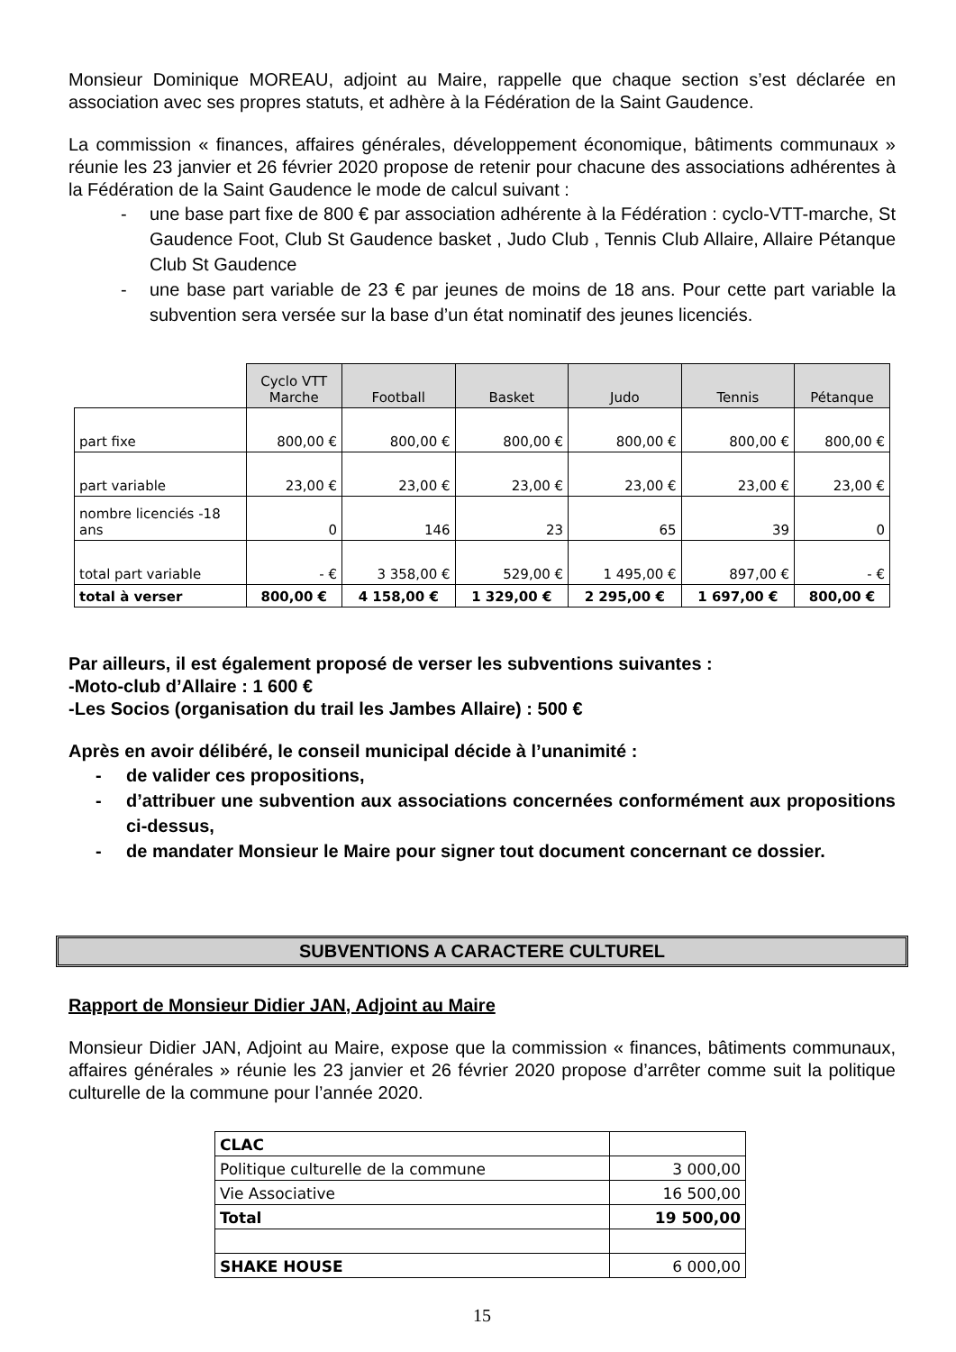Monsieur Dominique MOREAU, adjoint au Maire, rappelle que chaque section s’est déclarée en association avec ses propres statuts, et adhère à la Fédération de la Saint Gaudence.
La commission « finances, affaires générales, développement économique, bâtiments communaux » réunie les 23 janvier et 26 février 2020 propose de retenir pour chacune des associations adhérentes à la Fédération de la Saint Gaudence le mode de calcul suivant :
- une base part fixe de 800 € par association adhérente à la Fédération : cyclo-VTT-marche, St Gaudence Foot, Club St Gaudence basket , Judo Club , Tennis Club Allaire, Allaire Pétanque Club St Gaudence
- une base part variable de 23 € par jeunes de moins de 18 ans. Pour cette part variable la subvention sera versée sur la base d’un état nominatif des jeunes licenciés.
| | Cyclo VTT Marche | Football | Basket | Judo | Tennis | Pétanque |
| part fixe | 800,00 € | 800,00 € | 800,00 € | 800,00 € | 800,00 € | 800,00 € |
| part variable | 23,00 € | 23,00 € | 23,00 € | 23,00 € | 23,00 € | 23,00 € |
| nombre licenciés -18 ans | 0 | 146 | 23 | 65 | 39 | 0 |
| total part variable | - € | 3 358,00 € | 529,00 € | 1 495,00 € | 897,00 € | - € |
| total à verser | 800,00 € | 4 158,00 € | 1 329,00 € | 2 295,00 € | 1 697,00 € | 800,00 € |
Par ailleurs, il est également proposé de verser les subventions suivantes :
-Moto-club d’Allaire : 1 600 €
-Les Socios (organisation du trail les Jambes Allaire) : 500 €
Après en avoir délibéré, le conseil municipal décide à l’unanimité :
- de valider ces propositions,
- d’attribuer une subvention aux associations concernées conformément aux propositions ci-dessus,
- de mandater Monsieur le Maire pour signer tout document concernant ce dossier.
SUBVENTIONS A CARACTERE CULTUREL
Rapport de Monsieur Didier JAN, Adjoint au Maire
Monsieur Didier JAN, Adjoint au Maire, expose que la commission « finances, bâtiments communaux, affaires générales » réunie les 23 janvier et 26 février 2020 propose d’arrêter comme suit la politique culturelle de la commune pour l’année 2020.
| CLAC | |
| Politique culturelle de la commune | 3 000,00 |
| Vie Associative | 16 500,00 |
| Total | 19 500,00 |
| SHAKE HOUSE | 6 000,00 |
15